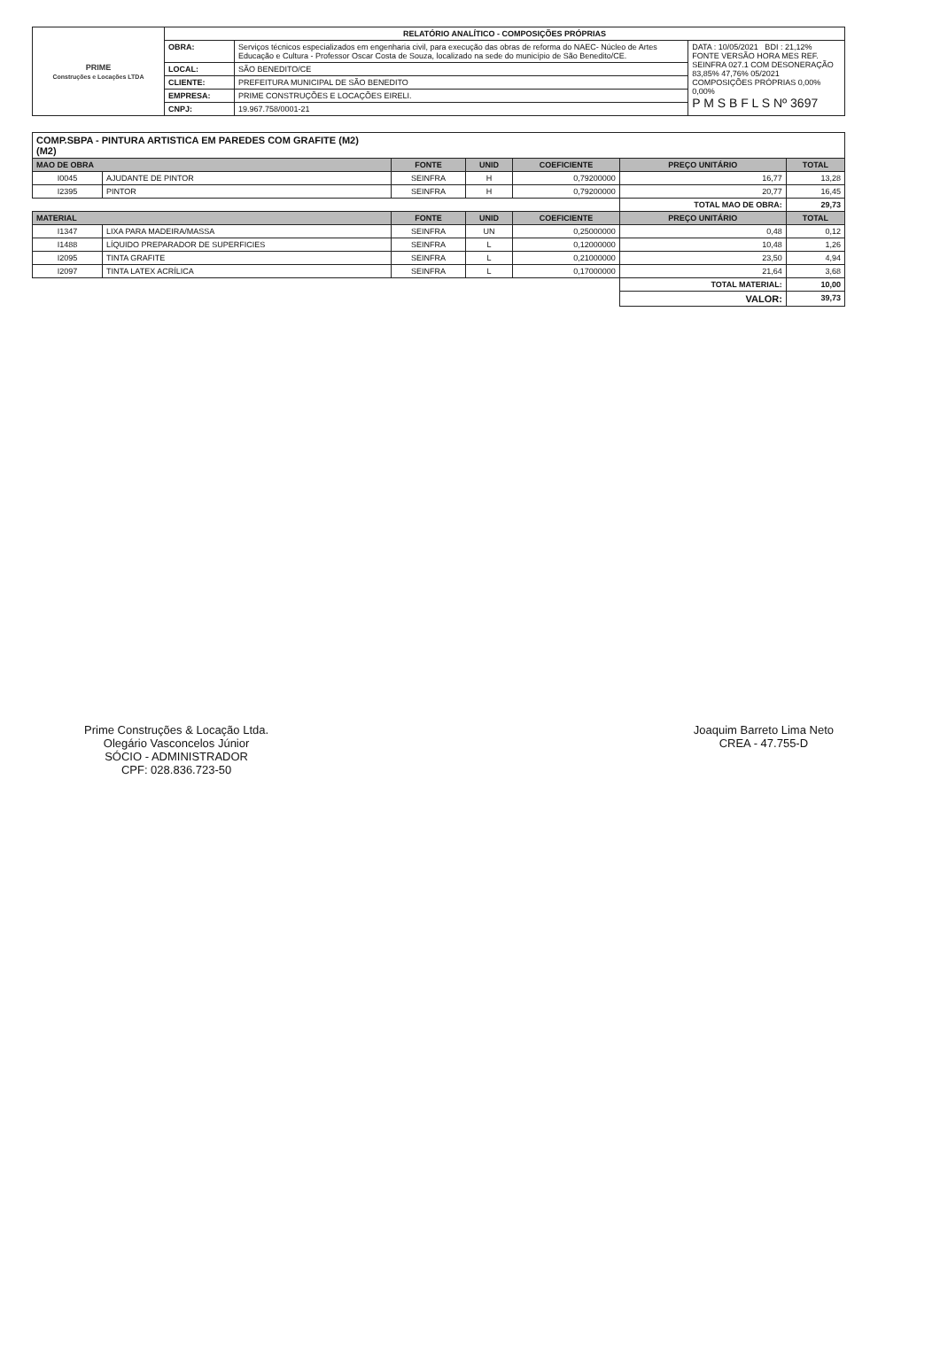| PRIME Construções e Locações LTDA | RELATÓRIO ANALÍTICO - COMPOSIÇÕES PRÓPRIAS | | |
| | OBRA: | Serviços técnicos especializados em engenharia civil, para execução das obras de reforma do NAEC- Núcleo de Artes Educação e Cultura - Professor Oscar Costa de Souza, localizado na sede do município de São Benedito/CE. | DATA : 10/05/2021 BDI : 21,12% FONTE VERSÃO HORA MES REF. SEINFRA 027.1 COM DESONERAÇÃO 83,85% 47,76% 05/2021 COMPOSIÇÕES PRÓPRIAS 0,00% 0,00% P M S B F L S Nº 3697 |
| | LOCAL: | SÃO BENEDITO/CE | |
| | CLIENTE: | PREFEITURA MUNICIPAL DE SÃO BENEDITO | |
| | EMPRESA: | PRIME CONSTRUÇÕES E LOCAÇÕES EIRELI. | |
| | CNPJ: | 19.967.758/0001-21 | |
| COMP.SBPA - PINTURA ARTISTICA EM PAREDES COM GRAFITE (M2) (M2) | | | | | | |
| MAO DE OBRA | | FONTE | UNID | COEFICIENTE | PREÇO UNITÁRIO | TOTAL |
| I0045 | AJUDANTE DE PINTOR | SEINFRA | H | 0,79200000 | 16,77 | 13,28 |
| I2395 | PINTOR | SEINFRA | H | 0,79200000 | 20,77 | 16,45 |
| | | | | | TOTAL MAO DE OBRA: | 29,73 |
| MATERIAL | | FONTE | UNID | COEFICIENTE | PREÇO UNITÁRIO | TOTAL |
| I1347 | LIXA PARA MADEIRA/MASSA | SEINFRA | UN | 0,25000000 | 0,48 | 0,12 |
| I1488 | LÍQUIDO PREPARADOR DE SUPERFICIES | SEINFRA | L | 0,12000000 | 10,48 | 1,26 |
| I2095 | TINTA GRAFITE | SEINFRA | L | 0,21000000 | 23,50 | 4,94 |
| I2097 | TINTA LATEX ACRÍLICA | SEINFRA | L | 0,17000000 | 21,64 | 3,68 |
| | | | | | TOTAL MATERIAL: | 10,00 |
| | | | | | VALOR: | 39,73 |
Prime Construções & Locação Ltda.
Olegário Vasconcelos Júnior
SÓCIO - ADMINISTRADOR
CPF: 028.836.723-50
Joaquim Barreto Lima Neto
CREA - 47.755-D